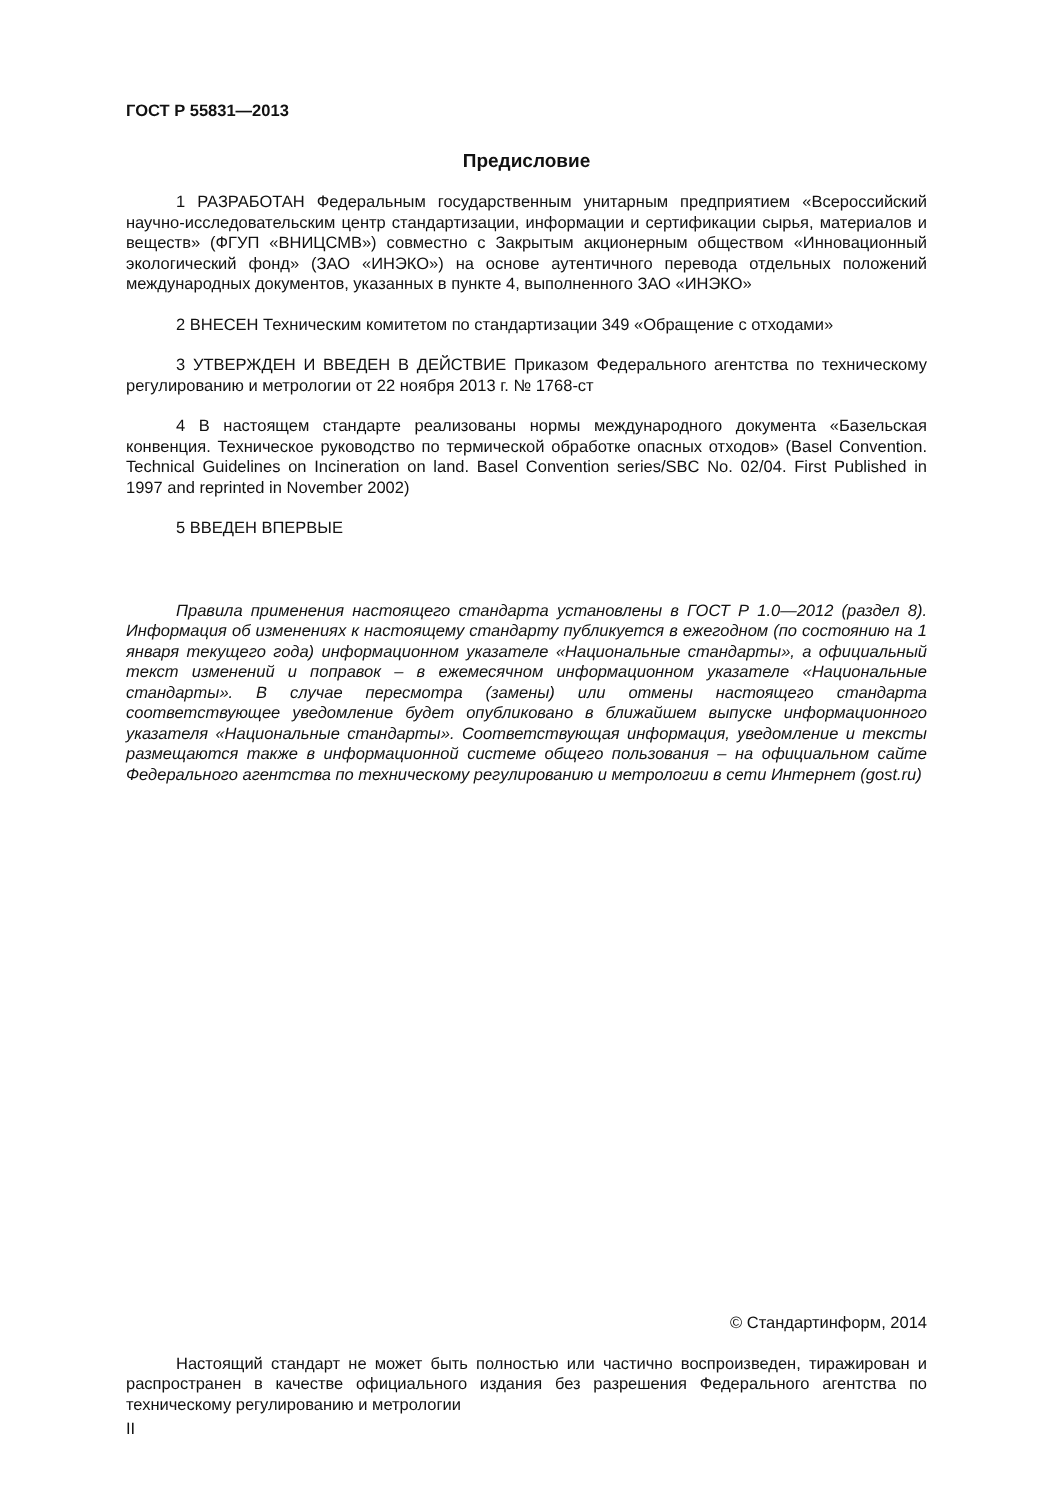ГОСТ Р 55831—2013
Предисловие
1 РАЗРАБОТАН Федеральным государственным унитарным предприятием «Всероссийский научно-исследовательским центр стандартизации, информации и сертификации сырья, материалов и веществ» (ФГУП «ВНИЦСМВ») совместно с Закрытым акционерным обществом «Инновационный экологический фонд» (ЗАО «ИНЭКО») на основе аутентичного перевода отдельных положений международных документов, указанных в пункте 4, выполненного ЗАО «ИНЭКО»
2 ВНЕСЕН Техническим комитетом по стандартизации 349 «Обращение с отходами»
3 УТВЕРЖДЕН И ВВЕДЕН В ДЕЙСТВИЕ Приказом Федерального агентства по техническому регулированию и метрологии от 22 ноября 2013 г. № 1768-ст
4 В настоящем стандарте реализованы нормы международного документа «Базельская конвенция. Техническое руководство по термической обработке опасных отходов» (Basel Convention. Technical Guidelines on Incineration on land. Basel Convention series/SBC No. 02/04. First Published in 1997 and reprinted in November 2002)
5 ВВЕДЕН ВПЕРВЫЕ
Правила применения настоящего стандарта установлены в ГОСТ Р 1.0—2012 (раздел 8). Информация об изменениях к настоящему стандарту публикуется в ежегодном (по состоянию на 1 января текущего года) информационном указателе «Национальные стандарты», а официальный текст изменений и поправок – в ежемесячном информационном указателе «Национальные стандарты». В случае пересмотра (замены) или отмены настоящего стандарта соответствующее уведомление будет опубликовано в ближайшем выпуске информационного указателя «Национальные стандарты». Соответствующая информация, уведомление и тексты размещаются также в информационной системе общего пользования – на официальном сайте Федерального агентства по техническому регулированию и метрологии в сети Интернет (gost.ru)
© Стандартинформ, 2014
Настоящий стандарт не может быть полностью или частично воспроизведен, тиражирован и распространен в качестве официального издания без разрешения Федерального агентства по техническому регулированию и метрологии
II